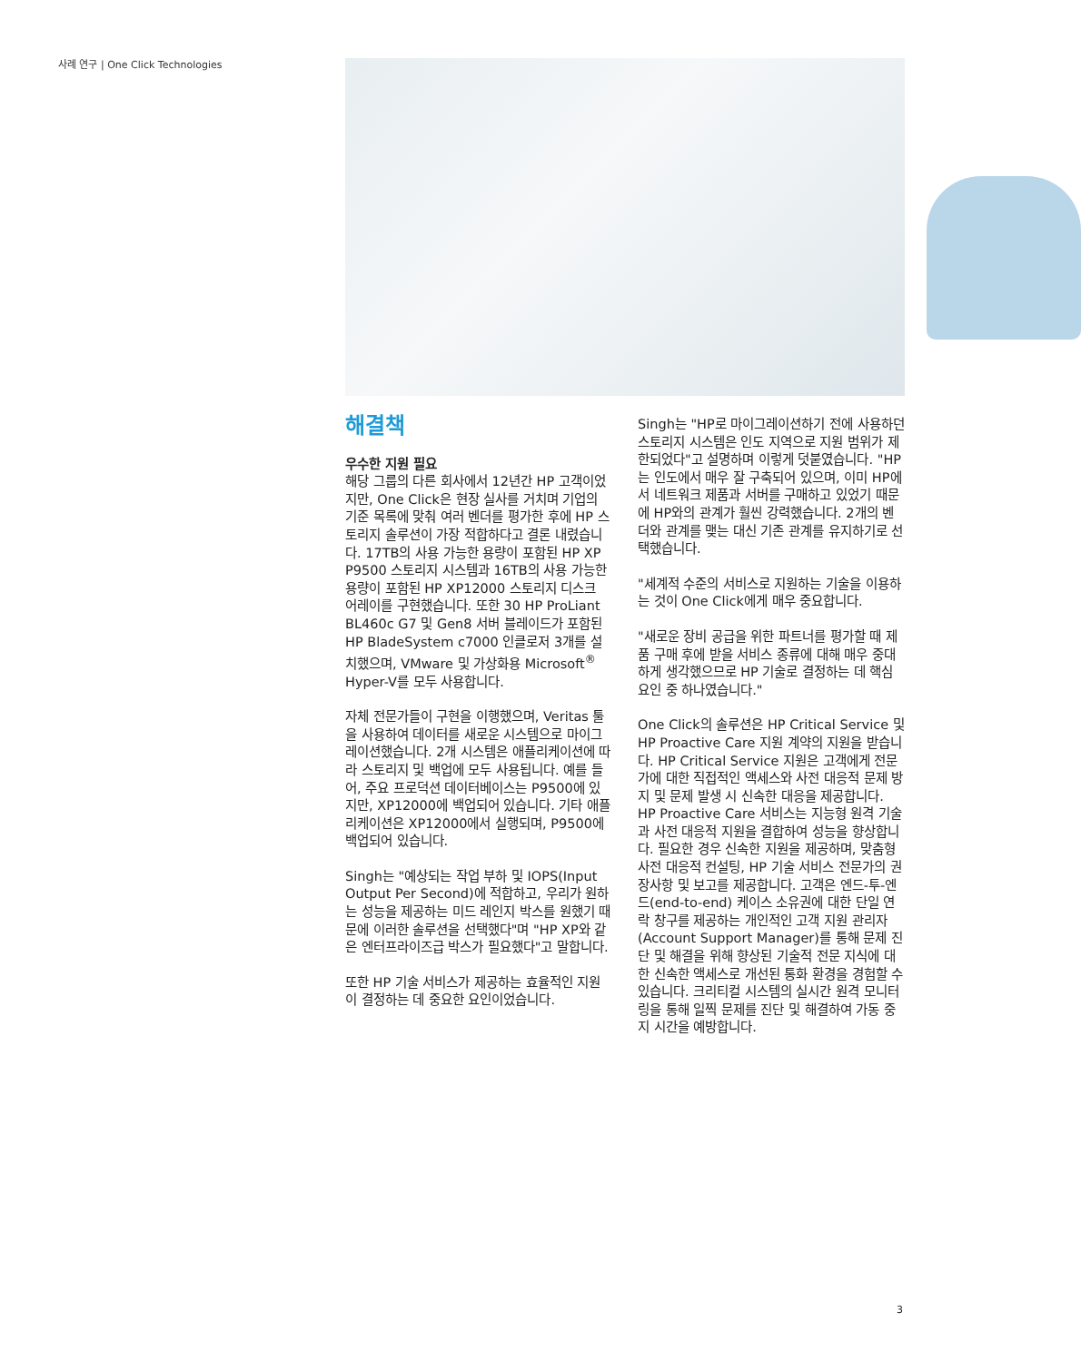사례 연구 | One Click Technologies
해결책
우수한 지원 필요
해당 그룹의 다른 회사에서 12년간 HP 고객이었지만, One Click은 현장 실사를 거치며 기업의 기준 목록에 맞춰 여러 벤더를 평가한 후에 HP 스토리지 솔루션이 가장 적합하다고 결론 내렸습니다. 17TB의 사용 가능한 용량이 포함된 HP XP P9500 스토리지 시스템과 16TB의 사용 가능한 용량이 포함된 HP XP12000 스토리지 디스크 어레이를 구현했습니다. 또한 30 HP ProLiant BL460c G7 및 Gen8 서버 블레이드가 포함된 HP BladeSystem c7000 인클로저 3개를 설치했으며, VMware 및 가상화용 Microsoft<sup>®</sup> Hyper-V를 모두 사용합니다.
자체 전문가들이 구현을 이행했으며, Veritas 툴을 사용하여 데이터를 새로운 시스템으로 마이그레이션했습니다. 2개 시스템은 애플리케이션에 따라 스토리지 및 백업에 모두 사용됩니다. 예를 들어, 주요 프로덕션 데이터베이스는 P9500에 있지만, XP12000에 백업되어 있습니다. 기타 애플리케이션은 XP12000에서 실행되며, P9500에 백업되어 있습니다.
Singh는 "예상되는 작업 부하 및 IOPS(Input Output Per Second)에 적합하고, 우리가 원하는 성능을 제공하는 미드 레인지 박스를 원했기 때문에 이러한 솔루션을 선택했다"며 "HP XP와 같은 엔터프라이즈급 박스가 필요했다"고 말합니다.
또한 HP 기술 서비스가 제공하는 효율적인 지원이 결정하는 데 중요한 요인이었습니다.
Singh는 "HP로 마이그레이션하기 전에 사용하던 스토리지 시스템은 인도 지역으로 지원 범위가 제한되었다"고 설명하며 이렇게 덧붙였습니다. "HP는 인도에서 매우 잘 구축되어 있으며, 이미 HP에서 네트워크 제품과 서버를 구매하고 있었기 때문에 HP와의 관계가 훨씬 강력했습니다. 2개의 벤더와 관계를 맺는 대신 기존 관계를 유지하기로 선택했습니다.
"세계적 수준의 서비스로 지원하는 기술을 이용하는 것이 One Click에게 매우 중요합니다.
"새로운 장비 공급을 위한 파트너를 평가할 때 제품 구매 후에 받을 서비스 종류에 대해 매우 중대하게 생각했으므로 HP 기술로 결정하는 데 핵심 요인 중 하나였습니다."
One Click의 솔루션은 HP Critical Service 및 HP Proactive Care 지원 계약의 지원을 받습니다. HP Critical Service 지원은 고객에게 전문가에 대한 직접적인 액세스와 사전 대응적 문제 방지 및 문제 발생 시 신속한 대응을 제공합니다. HP Proactive Care 서비스는 지능형 원격 기술과 사전 대응적 지원을 결합하여 성능을 향상합니다. 필요한 경우 신속한 지원을 제공하며, 맞춤형 사전 대응적 컨설팅, HP 기술 서비스 전문가의 권장사항 및 보고를 제공합니다. 고객은 엔드-투-엔드(end-to-end) 케이스 소유권에 대한 단일 연락 창구를 제공하는 개인적인 고객 지원 관리자(Account Support Manager)를 통해 문제 진단 및 해결을 위해 향상된 기술적 전문 지식에 대한 신속한 액세스로 개선된 통화 환경을 경험할 수 있습니다. 크리티컬 시스템의 실시간 원격 모니터링을 통해 일찍 문제를 진단 및 해결하여 가동 중지 시간을 예방합니다.
3